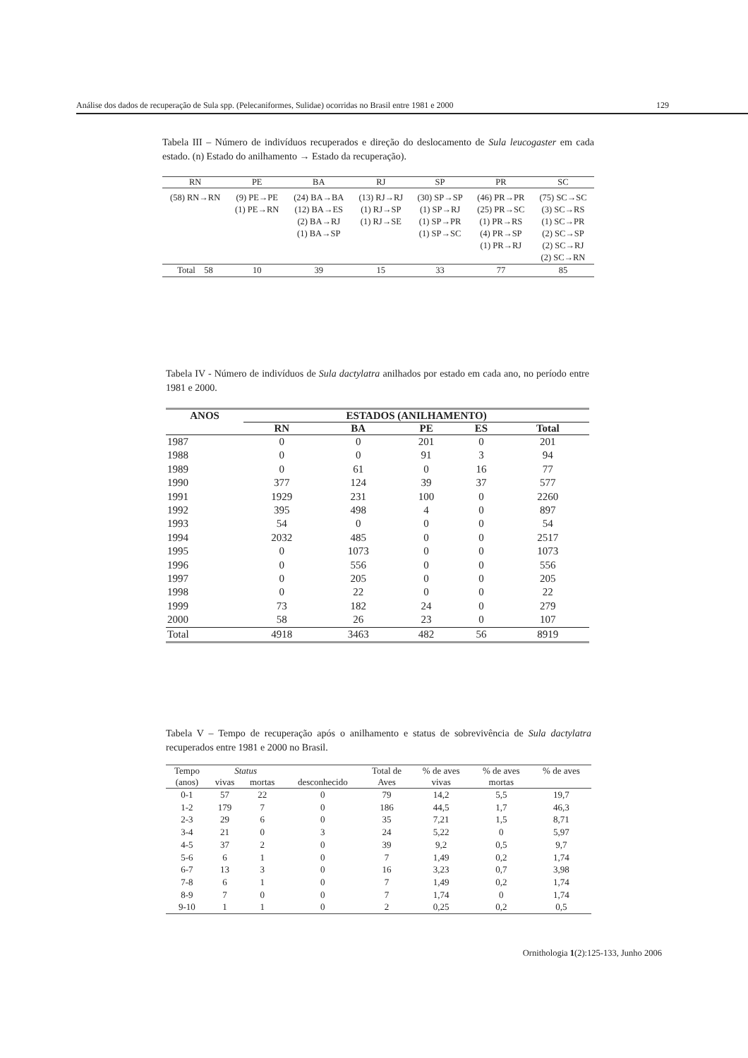Análise dos dados de recuperação de Sula spp. (Pelecaniformes, Sulidae) ocorridas no Brasil entre 1981 e 2000 129
Tabela III – Número de indivíduos recuperados e direção do deslocamento de Sula leucogaster em cada estado. (n) Estado do anilhamento → Estado da recuperação).
| RN | PE | BA | RJ | SP | PR | SC |
| --- | --- | --- | --- | --- | --- | --- |
| (58) RN→RN | (9) PE→PE (1) PE→RN | (24) BA→BA (12) BA→ES (2) BA→RJ (1) BA→SP | (13) RJ→RJ (1) RJ→SP (1) RJ→SE | (30) SP→SP (1) SP→RJ (1) SP→PR (1) SP→SC | (46) PR→PR (25) PR→SC (1) PR→RS (4) PR→SP (1) PR→RJ | (75) SC→SC (3) SC→RS (1) SC→PR (2) SC→SP (2) SC→RJ (2) SC→RN |
| Total 58 | 10 | 39 | 15 | 33 | 77 | 85 |
Tabela IV - Número de indivíduos de Sula dactylatra anilhados por estado em cada ano, no período entre 1981 e 2000.
| ANOS | ESTADOS (ANILHAMENTO) | | | | |
| --- | --- | --- | --- | --- | --- |
| | RN | BA | PE | ES | Total |
| 1987 | 0 | 0 | 201 | 0 | 201 |
| 1988 | 0 | 0 | 91 | 3 | 94 |
| 1989 | 0 | 61 | 0 | 16 | 77 |
| 1990 | 377 | 124 | 39 | 37 | 577 |
| 1991 | 1929 | 231 | 100 | 0 | 2260 |
| 1992 | 395 | 498 | 4 | 0 | 897 |
| 1993 | 54 | 0 | 0 | 0 | 54 |
| 1994 | 2032 | 485 | 0 | 0 | 2517 |
| 1995 | 0 | 1073 | 0 | 0 | 1073 |
| 1996 | 0 | 556 | 0 | 0 | 556 |
| 1997 | 0 | 205 | 0 | 0 | 205 |
| 1998 | 0 | 22 | 0 | 0 | 22 |
| 1999 | 73 | 182 | 24 | 0 | 279 |
| 2000 | 58 | 26 | 23 | 0 | 107 |
| Total | 4918 | 3463 | 482 | 56 | 8919 |
Tabela V – Tempo de recuperação após o anilhamento e status de sobrevivência de Sula dactylatra recuperados entre 1981 e 2000 no Brasil.
| Tempo | Status | | | Total de | % de aves | % de aves | % de aves |
| --- | --- | --- | --- | --- | --- | --- | --- |
| (anos) | vivas | mortas | desconhecido | Aves | vivas | mortas | |
| 0-1 | 57 | 22 | 0 | 79 | 14,2 | 5,5 | 19,7 |
| 1-2 | 179 | 7 | 0 | 186 | 44,5 | 1,7 | 46,3 |
| 2-3 | 29 | 6 | 0 | 35 | 7,21 | 1,5 | 8,71 |
| 3-4 | 21 | 0 | 3 | 24 | 5,22 | 0 | 5,97 |
| 4-5 | 37 | 2 | 0 | 39 | 9,2 | 0,5 | 9,7 |
| 5-6 | 6 | 1 | 0 | 7 | 1,49 | 0,2 | 1,74 |
| 6-7 | 13 | 3 | 0 | 16 | 3,23 | 0,7 | 3,98 |
| 7-8 | 6 | 1 | 0 | 7 | 1,49 | 0,2 | 1,74 |
| 8-9 | 7 | 0 | 0 | 7 | 1,74 | 0 | 1,74 |
| 9-10 | 1 | 1 | 0 | 2 | 0,25 | 0,2 | 0,5 |
Ornithologia 1(2):125-133, Junho 2006